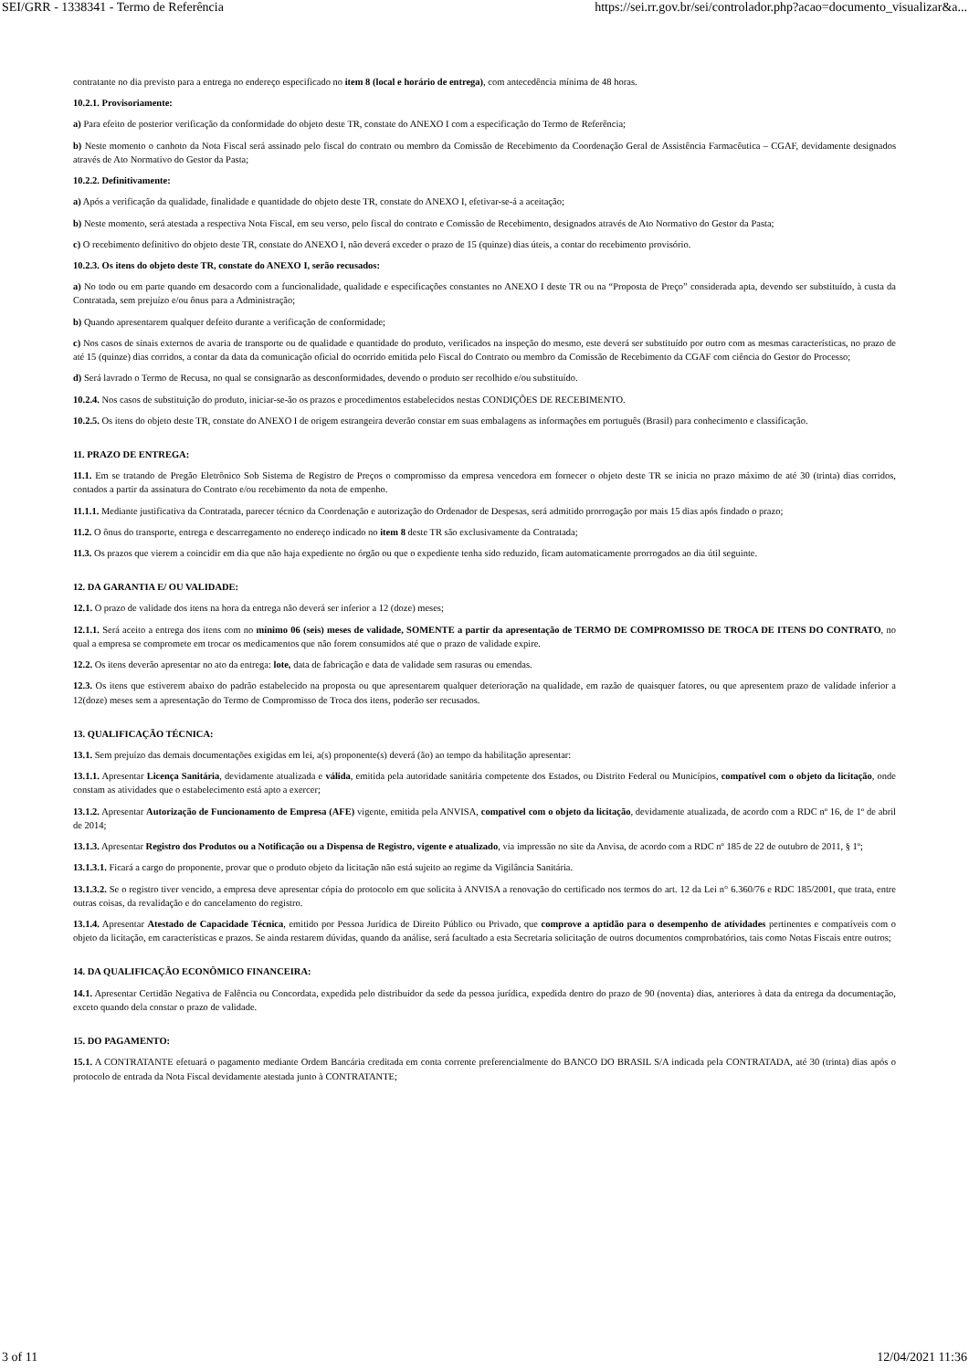SEI/GRR - 1338341 - Termo de Referência https://sei.rr.gov.br/sei/controlador.php?acao=documento_visualizar&a...
contratante no dia previsto para a entrega no endereço especificado no item 8 (local e horário de entrega), com antecedência mínima de 48 horas.
10.2.1. Provisoriamente:
a) Para efeito de posterior verificação da conformidade do objeto deste TR, constate do ANEXO I com a especificação do Termo de Referência;
b) Neste momento o canhoto da Nota Fiscal será assinado pelo fiscal do contrato ou membro da Comissão de Recebimento da Coordenação Geral de Assistência Farmacêutica – CGAF, devidamente designados através de Ato Normativo do Gestor da Pasta;
10.2.2. Definitivamente:
a) Após a verificação da qualidade, finalidade e quantidade do objeto deste TR, constate do ANEXO I, efetivar-se-á a aceitação;
b) Neste momento, será atestada a respectiva Nota Fiscal, em seu verso, pelo fiscal do contrato e Comissão de Recebimento, designados através de Ato Normativo do Gestor da Pasta;
c) O recebimento definitivo do objeto deste TR, constate do ANEXO I, não deverá exceder o prazo de 15 (quinze) dias úteis, a contar do recebimento provisório.
10.2.3. Os itens do objeto deste TR, constate do ANEXO I, serão recusados:
a) No todo ou em parte quando em desacordo com a funcionalidade, qualidade e especificações constantes no ANEXO I deste TR ou na “Proposta de Preço” considerada apta, devendo ser substituído, à custa da Contratada, sem prejuízo e/ou ônus para a Administração;
b) Quando apresentarem qualquer defeito durante a verificação de conformidade;
c) Nos casos de sinais externos de avaria de transporte ou de qualidade e quantidade do produto, verificados na inspeção do mesmo, este deverá ser substituído por outro com as mesmas características, no prazo de até 15 (quinze) dias corridos, a contar da data da comunicação oficial do ocorrido emitida pelo Fiscal do Contrato ou membro da Comissão de Recebimento da CGAF com ciência do Gestor do Processo;
d) Será lavrado o Termo de Recusa, no qual se consignarão as desconformidades, devendo o produto ser recolhido e/ou substituído.
10.2.4. Nos casos de substituição do produto, iniciar-se-ão os prazos e procedimentos estabelecidos nestas CONDIÇÕES DE RECEBIMENTO.
10.2.5. Os itens do objeto deste TR, constate do ANEXO I de origem estrangeira deverão constar em suas embalagens as informações em português (Brasil) para conhecimento e classificação.
11. PRAZO DE ENTREGA:
11.1. Em se tratando de Pregão Eletrônico Sob Sistema de Registro de Preços o compromisso da empresa vencedora em fornecer o objeto deste TR se inicia no prazo máximo de até 30 (trinta) dias corridos, contados a partir da assinatura do Contrato e/ou recebimento da nota de empenho.
11.1.1. Mediante justificativa da Contratada, parecer técnico da Coordenação e autorização do Ordenador de Despesas, será admitido prorrogação por mais 15 dias após findado o prazo;
11.2. O ônus do transporte, entrega e descarregamento no endereço indicado no item 8 deste TR são exclusivamente da Contratada;
11.3. Os prazos que vierem a coincidir em dia que não haja expediente no órgão ou que o expediente tenha sido reduzido, ficam automaticamente prorrogados ao dia útil seguinte.
12. DA GARANTIA E/ OU VALIDADE:
12.1. O prazo de validade dos itens na hora da entrega não deverá ser inferior a 12 (doze) meses;
12.1.1. Será aceito a entrega dos itens com no mínimo 06 (seis) meses de validade, SOMENTE a partir da apresentação de TERMO DE COMPROMISSO DE TROCA DE ITENS DO CONTRATO, no qual a empresa se compromete em trocar os medicamentos que não forem consumidos até que o prazo de validade expire.
12.2. Os itens deverão apresentar no ato da entrega: lote, data de fabricação e data de validade sem rasuras ou emendas.
12.3. Os itens que estiverem abaixo do padrão estabelecido na proposta ou que apresentarem qualquer deterioração na qualidade, em razão de quaisquer fatores, ou que apresentem prazo de validade inferior a 12(doze) meses sem a apresentação do Termo de Compromisso de Troca dos itens, poderão ser recusados.
13. QUALIFICAÇÃO TÉCNICA:
13.1. Sem prejuízo das demais documentações exigidas em lei, a(s) proponente(s) deverá (ão) ao tempo da habilitação apresentar:
13.1.1. Apresentar Licença Sanitária, devidamente atualizada e válida, emitida pela autoridade sanitária competente dos Estados, ou Distrito Federal ou Municípios, compatível com o objeto da licitação, onde constam as atividades que o estabelecimento está apto a exercer;
13.1.2. Apresentar Autorização de Funcionamento de Empresa (AFE) vigente, emitida pela ANVISA, compatível com o objeto da licitação, devidamente atualizada, de acordo com a RDC nº 16, de 1º de abril de 2014;
13.1.3. Apresentar Registro dos Produtos ou a Notificação ou a Dispensa de Registro, vigente e atualizado, via impressão no site da Anvisa, de acordo com a RDC nº 185 de 22 de outubro de 2011, § 1º;
13.1.3.1. Ficará a cargo do proponente, provar que o produto objeto da licitação não está sujeito ao regime da Vigilância Sanitária.
13.1.3.2. Se o registro tiver vencido, a empresa deve apresentar cópia do protocolo em que solicita à ANVISA a renovação do certificado nos termos do art. 12 da Lei n° 6.360/76 e RDC 185/2001, que trata, entre outras coisas, da revalidação e do cancelamento do registro.
13.1.4. Apresentar Atestado de Capacidade Técnica, emitido por Pessoa Jurídica de Direito Público ou Privado, que comprove a aptidão para o desempenho de atividades pertinentes e compatíveis com o objeto da licitação, em características e prazos. Se ainda restarem dúvidas, quando da análise, será facultado a esta Secretaria solicitação de outros documentos comprobatórios, tais como Notas Fiscais entre outros;
14. DA QUALIFICAÇÃO ECONÔMICO FINANCEIRA:
14.1. Apresentar Certidão Negativa de Falência ou Concordata, expedida pelo distribuidor da sede da pessoa jurídica, expedida dentro do prazo de 90 (noventa) dias, anteriores à data da entrega da documentação, exceto quando dela constar o prazo de validade.
15. DO PAGAMENTO:
15.1. A CONTRATANTE efetuará o pagamento mediante Ordem Bancária creditada em conta corrente preferencialmente do BANCO DO BRASIL S/A indicada pela CONTRATADA, até 30 (trinta) dias após o protocolo de entrada da Nota Fiscal devidamente atestada junto à CONTRATANTE;
3 of 11 12/04/2021 11:36